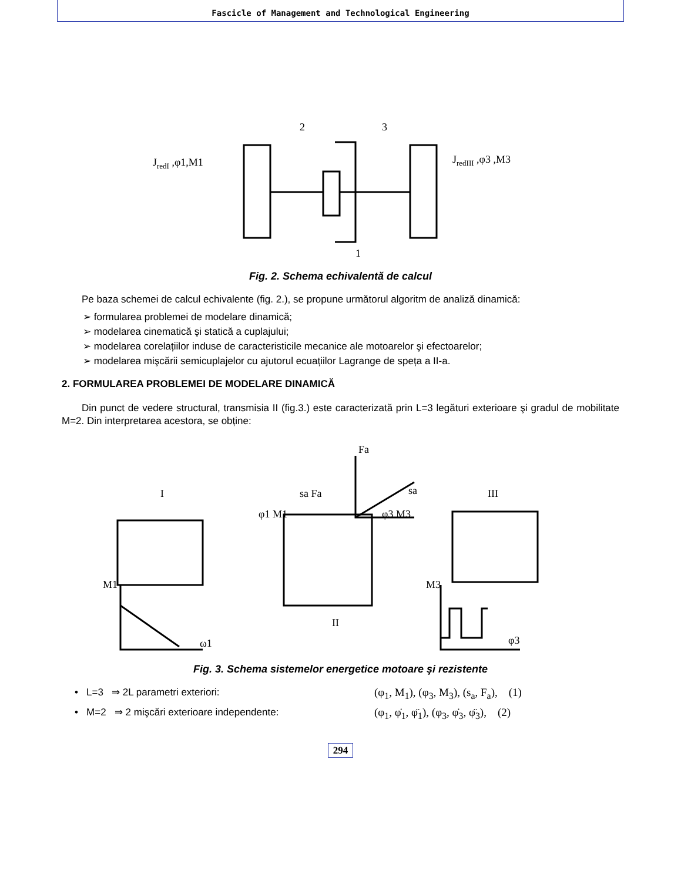Fascicle of Management and Technological Engineering
2
3
1
JredI ,φ1,M1
JredIII ,φ3 ,M3
Fig. 2. Schema echivalentă de calcul
Pe baza schemei de calcul echivalente (fig. 2.), se propune următorul algoritm de analiză dinamică:
➢ formularea problemei de modelare dinamică;
➢ modelarea cinematică şi statică a cuplajului;
➢ modelarea corelațiilor induse de caracteristicile mecanice ale motoarelor şi efectoarelor;
➢ modelarea mişcării semicuplajelor cu ajutorul ecuațiilor Lagrange de speța a II-a.
2. FORMULAREA PROBLEMEI DE MODELARE DINAMICĂ
Din punct de vedere structural, transmisia II (fig.3.) este caracterizată prin L=3 legături exterioare şi gradul de mobilitate M=2. Din interpretarea acestora, se obține:
I
II
III
M1
ω1
M3
φ3
sa Fa
Fa
sa
φ1 M1
φ3 M3
Fig. 3. Schema sistemelor energetice motoare şi rezistente
• L=3 ⇒ 2L parametri exteriori: (φ<sub>1</sub>, M<sub>1</sub>), (φ<sub>3</sub>, M<sub>3</sub>), (s<sub>a</sub>, F<sub>a</sub>), (1)
• M=2 ⇒ 2 mişcări exterioare independente: (φ<sub>1</sub>, φ̇<sub>1</sub>, φ̈<sub>1</sub>), (φ<sub>3</sub>, φ̇<sub>3</sub>, φ̈<sub>3</sub>), (2)
294